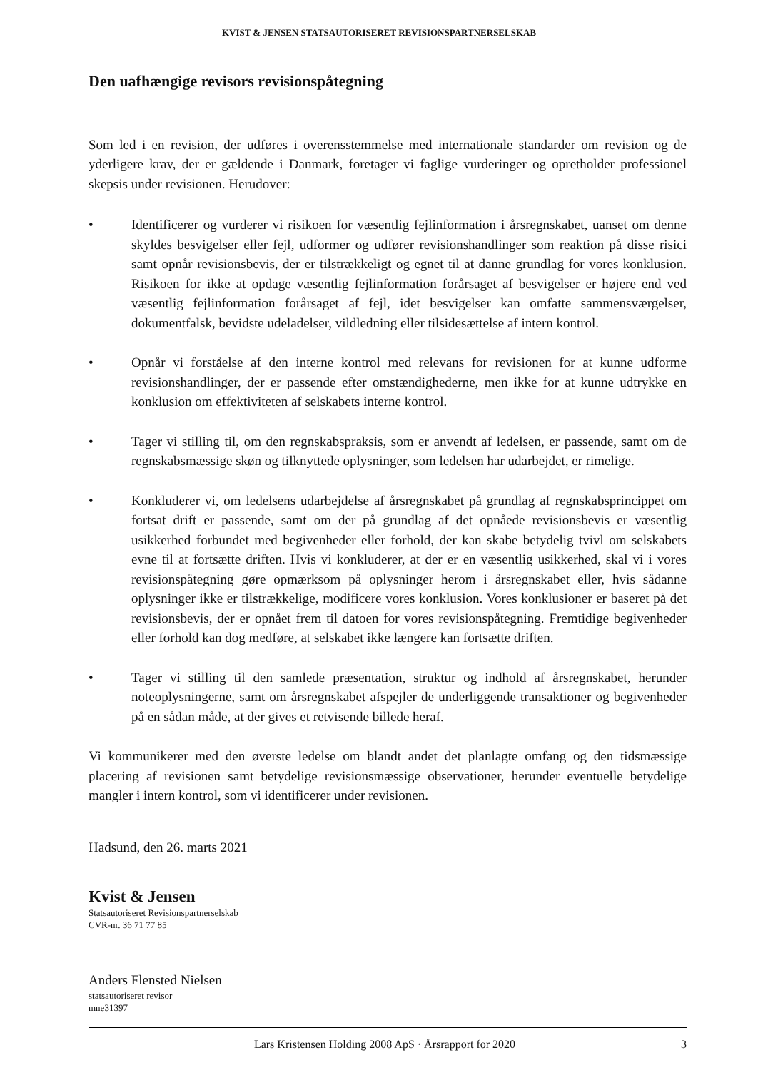KVIST & JENSEN STATSAUTORISERET REVISIONSPARTNERSELSKAB
Den uafhængige revisors revisionspåtegning
Som led i en revision, der udføres i overensstemmelse med internationale standarder om revision og de yderligere krav, der er gældende i Danmark, foretager vi faglige vurderinger og opretholder professionel skepsis under revisionen. Herudover:
• Identificerer og vurderer vi risikoen for væsentlig fejlinformation i årsregnskabet, uanset om denne skyldes besvigelser eller fejl, udformer og udfører revisionshandlinger som reaktion på disse risici samt opnår revisionsbevis, der er tilstrækkeligt og egnet til at danne grundlag for vores konklusion. Risikoen for ikke at opdage væsentlig fejlinformation forårsaget af besvigelser er højere end ved væsentlig fejlinformation forårsaget af fejl, idet besvigelser kan omfatte sammensværgelser, dokumentfalsk, bevidste udeladelser, vildledning eller tilsidesættelse af intern kontrol.
• Opnår vi forståelse af den interne kontrol med relevans for revisionen for at kunne udforme revisionshandlinger, der er passende efter omstændighederne, men ikke for at kunne udtrykke en konklusion om effektiviteten af selskabets interne kontrol.
• Tager vi stilling til, om den regnskabspraksis, som er anvendt af ledelsen, er passende, samt om de regnskabsmæssige skøn og tilknyttede oplysninger, som ledelsen har udarbejdet, er rimelige.
• Konkluderer vi, om ledelsens udarbejdelse af årsregnskabet på grundlag af regnskabsprincippet om fortsat drift er passende, samt om der på grundlag af det opnåede revisionsbevis er væsentlig usikkerhed forbundet med begivenheder eller forhold, der kan skabe betydelig tvivl om selskabets evne til at fortsætte driften. Hvis vi konkluderer, at der er en væsentlig usikkerhed, skal vi i vores revisionspåtegning gøre opmærksom på oplysninger herom i årsregnskabet eller, hvis sådanne oplysninger ikke er tilstrækkelige, modificere vores konklusion. Vores konklusioner er baseret på det revisionsbevis, der er opnået frem til datoen for vores revisionspåtegning. Fremtidige begivenheder eller forhold kan dog medføre, at selskabet ikke længere kan fortsætte driften.
• Tager vi stilling til den samlede præsentation, struktur og indhold af årsregnskabet, herunder noteoplysningerne, samt om årsregnskabet afspejler de underliggende transaktioner og begivenheder på en sådan måde, at der gives et retvisende billede heraf.
Vi kommunikerer med den øverste ledelse om blandt andet det planlagte omfang og den tidsmæssige placering af revisionen samt betydelige revisionsmæssige observationer, herunder eventuelle betydelige mangler i intern kontrol, som vi identificerer under revisionen.
Hadsund, den 26. marts 2021
Kvist & Jensen
Statsautoriseret Revisionspartnerselskab
CVR-nr. 36 71 77 85
Anders Flensted Nielsen
statsautoriseret revisor
mne31397
Lars Kristensen Holding 2008 ApS · Årsrapport for 2020 3